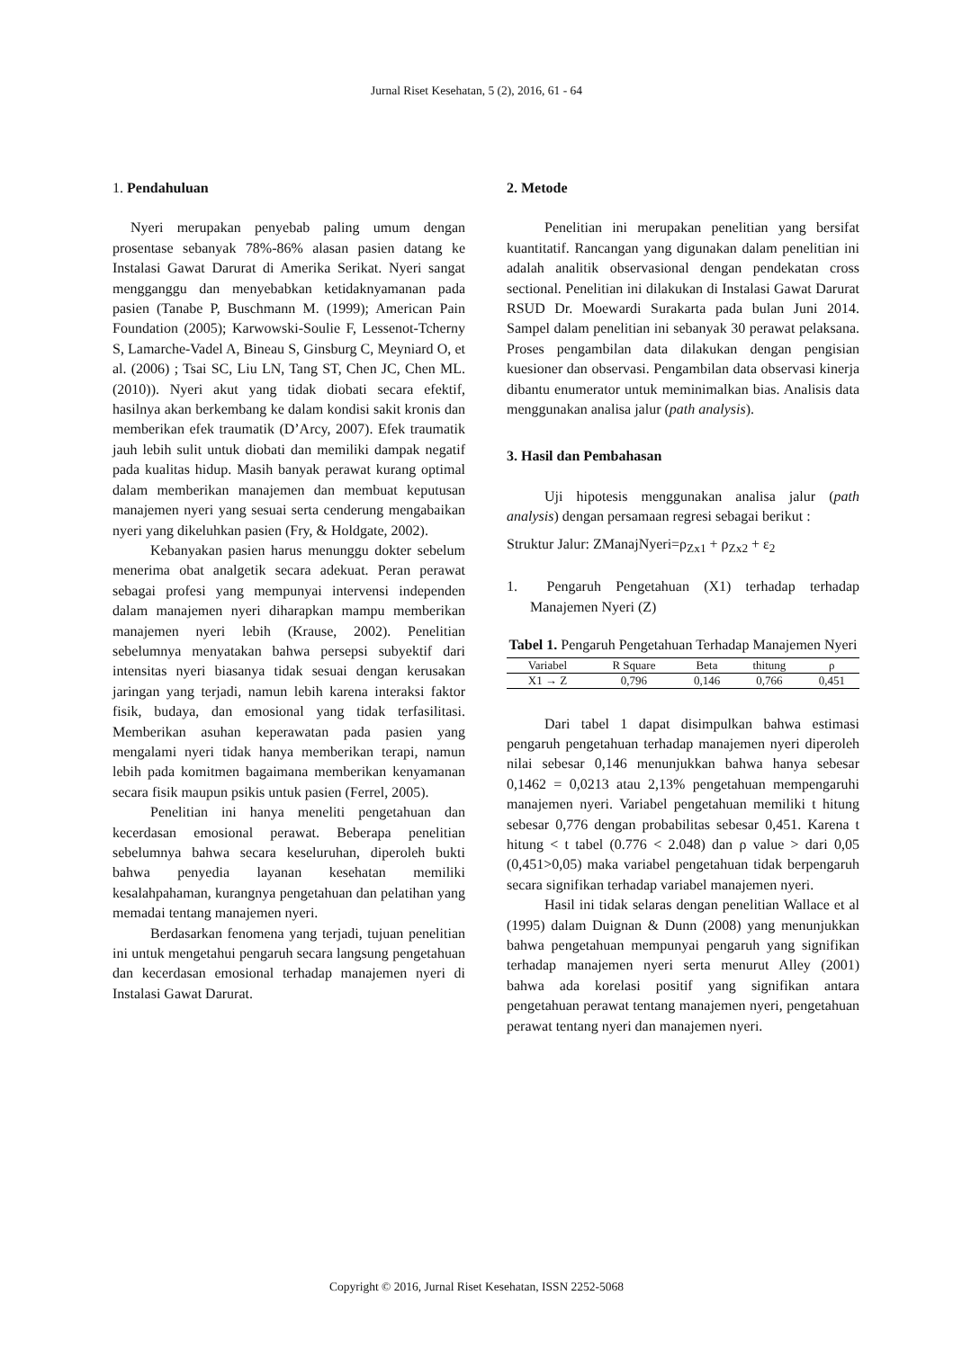Jurnal Riset Kesehatan, 5 (2), 2016, 61 - 64
1. Pendahuluan
Nyeri merupakan penyebab paling umum dengan prosentase sebanyak 78%-86% alasan pasien datang ke Instalasi Gawat Darurat di Amerika Serikat. Nyeri sangat mengganggu dan menyebabkan ketidaknyamanan pada pasien (Tanabe P, Buschmann M. (1999); American Pain Foundation (2005); Karwowski-Soulie F, Lessenot-Tcherny S, Lamarche-Vadel A, Bineau S, Ginsburg C, Meyniard O, et al. (2006) ; Tsai SC, Liu LN, Tang ST, Chen JC, Chen ML. (2010)). Nyeri akut yang tidak diobati secara efektif, hasilnya akan berkembang ke dalam kondisi sakit kronis dan memberikan efek traumatik (D’Arcy, 2007). Efek traumatik jauh lebih sulit untuk diobati dan memiliki dampak negatif pada kualitas hidup. Masih banyak perawat kurang optimal dalam memberikan manajemen dan membuat keputusan manajemen nyeri yang sesuai serta cenderung mengabaikan nyeri yang dikeluhkan pasien (Fry, & Holdgate, 2002).
Kebanyakan pasien harus menunggu dokter sebelum menerima obat analgetik secara adekuat. Peran perawat sebagai profesi yang mempunyai intervensi independen dalam manajemen nyeri diharapkan mampu memberikan manajemen nyeri lebih (Krause, 2002). Penelitian sebelumnya menyatakan bahwa persepsi subyektif dari intensitas nyeri biasanya tidak sesuai dengan kerusakan jaringan yang terjadi, namun lebih karena interaksi faktor fisik, budaya, dan emosional yang tidak terfasilitasi. Memberikan asuhan keperawatan pada pasien yang mengalami nyeri tidak hanya memberikan terapi, namun lebih pada komitmen bagaimana memberikan kenyamanan secara fisik maupun psikis untuk pasien (Ferrel, 2005).
Penelitian ini hanya meneliti pengetahuan dan kecerdasan emosional perawat. Beberapa penelitian sebelumnya bahwa secara keseluruhan, diperoleh bukti bahwa penyedia layanan kesehatan memiliki kesalahpahaman, kurangnya pengetahuan dan pelatihan yang memadai tentang manajemen nyeri.
Berdasarkan fenomena yang terjadi, tujuan penelitian ini untuk mengetahui pengaruh secara langsung pengetahuan dan kecerdasan emosional terhadap manajemen nyeri di Instalasi Gawat Darurat.
2. Metode
Penelitian ini merupakan penelitian yang bersifat kuantitatif. Rancangan yang digunakan dalam penelitian ini adalah analitik observasional dengan pendekatan cross sectional. Penelitian ini dilakukan di Instalasi Gawat Darurat RSUD Dr. Moewardi Surakarta pada bulan Juni 2014. Sampel dalam penelitian ini sebanyak 30 perawat pelaksana. Proses pengambilan data dilakukan dengan pengisian kuesioner dan observasi. Pengambilan data observasi kinerja dibantu enumerator untuk meminimalkan bias. Analisis data menggunakan analisa jalur (path analysis).
3. Hasil dan Pembahasan
Uji hipotesis menggunakan analisa jalur (path analysis) dengan persamaan regresi sebagai berikut :
Struktur Jalur: ZManajNyeri=ρ<sub>Zx1</sub> + ρ<sub>Zx2</sub> + ε<sub>2</sub>
1. Pengaruh Pengetahuan (X1) terhadap terhadap Manajemen Nyeri (Z)
Tabel 1. Pengaruh Pengetahuan Terhadap Manajemen Nyeri
| Variabel | R Square | Beta | thitung | ρ |
| --- | --- | --- | --- | --- |
| X1 → Z | 0,796 | 0,146 | 0,766 | 0,451 |
Dari tabel 1 dapat disimpulkan bahwa estimasi pengaruh pengetahuan terhadap manajemen nyeri diperoleh nilai sebesar 0,146 menunjukkan bahwa hanya sebesar 0,1462 = 0,0213 atau 2,13% pengetahuan mempengaruhi manajemen nyeri. Variabel pengetahuan memiliki t hitung sebesar 0,776 dengan probabilitas sebesar 0,451. Karena t hitung < t tabel (0.776 < 2.048) dan ρ value > dari 0,05 (0,451>0,05) maka variabel pengetahuan tidak berpengaruh secara signifikan terhadap variabel manajemen nyeri.
Hasil ini tidak selaras dengan penelitian Wallace et al (1995) dalam Duignan & Dunn (2008) yang menunjukkan bahwa pengetahuan mempunyai pengaruh yang signifikan terhadap manajemen nyeri serta menurut Alley (2001) bahwa ada korelasi positif yang signifikan antara pengetahuan perawat tentang manajemen nyeri, pengetahuan perawat tentang nyeri dan manajemen nyeri.
Copyright © 2016, Jurnal Riset Kesehatan, ISSN 2252-5068